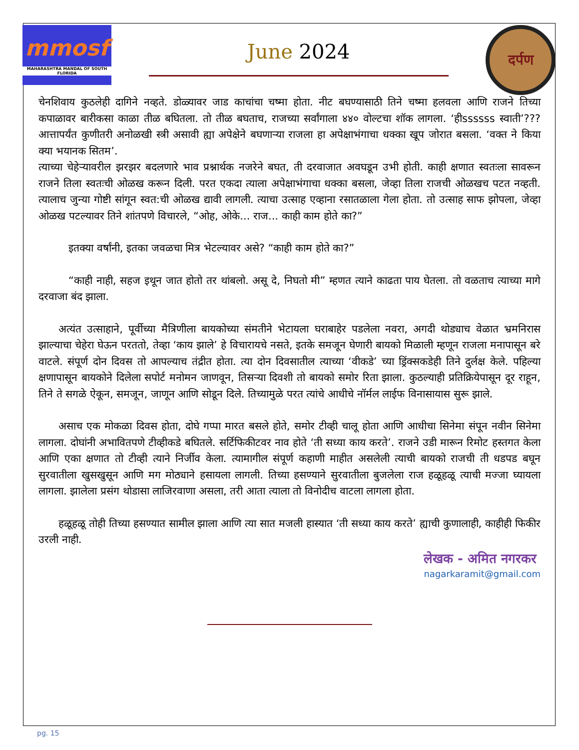mmosf
MAHARASHTRA MANDAL OF SOUTH FLORIDA
June 2024
दर्पण
चेनशिवाय कुठलेही दागिने नव्हते. डोळ्यावर जाड काचांचा चष्मा होता. नीट बघण्यासाठी तिने चष्मा हलवला आणि राजने तिच्या कपाळावर बारीकसा काळा तीळ बघितला. तो तीळ बघताच, राजच्या सर्वांगाला ४४० वोल्टचा शॉक लागला. ‘हीssssss स्वाती’??? आत्तापर्यंत कुणीतरी अनोळखी स्त्री असावी ह्या अपेक्षेने बघणाऱ्या राजला हा अपेक्षाभंगाचा धक्का खूप जोरात बसला. ‘वक्त ने किया क्या भयानक सितम’.
त्याच्या चेहेऱ्यावरील झरझर बदलणारे भाव प्रश्नार्थक नजरेने बघत, ती दरवाजात अवघडून उभी होती. काही क्षणात स्वतःला सावरून राजने तिला स्वतःची ओळख करून दिली. परत एकदा त्याला अपेक्षाभंगाचा धक्का बसला, जेव्हा तिला राजची ओळखच पटत नव्हती. त्यालाच जुन्या गोष्टी सांगून स्वत:ची ओळख द्यावी लागली. त्याचा उत्साह एव्हाना रसातळाला गेला होता. तो उत्साह साफ झोपला, जेव्हा ओळख पटल्यावर तिने शांतपणे विचारले, “ओह, ओके... राज... काही काम होते का?”
इतक्या वर्षांनी, इतका जवळचा मित्र भेटल्यावर असे? “काही काम होते का?”
“काही नाही, सहज इथून जात होतो तर थांबलो. असू दे, निघतो मी” म्हणत त्याने काढता पाय घेतला. तो वळताच त्याच्या मागे दरवाजा बंद झाला.
अत्यंत उत्साहाने, पूर्वीच्या मैत्रिणीला बायकोच्या संमतीने भेटायला घराबाहेर पडलेला नवरा, अगदी थोड्याच वेळात भ्रमनिरास झाल्याचा चेहेरा घेऊन परततो, तेव्हा ‘काय झाले’ हे विचारायचे नसते, इतके समजून घेणारी बायको मिळाली म्हणून राजला मनापासून बरे वाटले. संपूर्ण दोन दिवस तो आपल्याच तंद्रीत होता. त्या दोन दिवसातील त्याच्या ‘वीकडे’ च्या ड्रिंक्सकडेही तिने दुर्लक्ष केले. पहिल्या क्षणापासून बायकोने दिलेला सपोर्ट मनोमन जाणवून, तिसऱ्या दिवशी तो बायको समोर रिता झाला. कुठल्याही प्रतिक्रियेपासून दूर राहून, तिने ते सगळे ऐकून, समजून, जाणून आणि सोडून दिले. तिच्यामुळे परत त्यांचे आधीचे नॉर्मल लाईफ विनासायास सुरू झाले.
असाच एक मोकळा दिवस होता, दोघे गप्पा मारत बसले होते, समोर टीव्ही चालू होता आणि आधीचा सिनेमा संपून नवीन सिनेमा लागला. दोघांनी अभावितपणे टीव्हीकडे बघितले. सर्टिफिकीटवर नाव होते ‘ती सध्या काय करते’. राजने उडी मारून रिमोट हस्तगत केला आणि एका क्षणात तो टीव्ही त्याने निर्जीव केला. त्यामागील संपूर्ण कहाणी माहीत असलेली त्याची बायको राजची ती धडपड बघून सुरवातीला खुसखुसून आणि मग मोठ्याने हसायला लागली. तिच्या हसण्याने सुरवातीला बुजलेला राज हळूहळू त्याची मज्जा घ्यायला लागला. झालेला प्रसंग थोडासा लाजिरवाणा असला, तरी आता त्याला तो विनोदीच वाटला लागला होता.
हळूहळू तोही तिच्या हसण्यात सामील झाला आणि त्या सात मजली हास्यात ‘ती सध्या काय करते’ ह्याची कुणालाही, काहीही फिकीर उरली नाही.
लेखक - अमित नगरकर
nagarkaramit@gmail.com
pg. 15